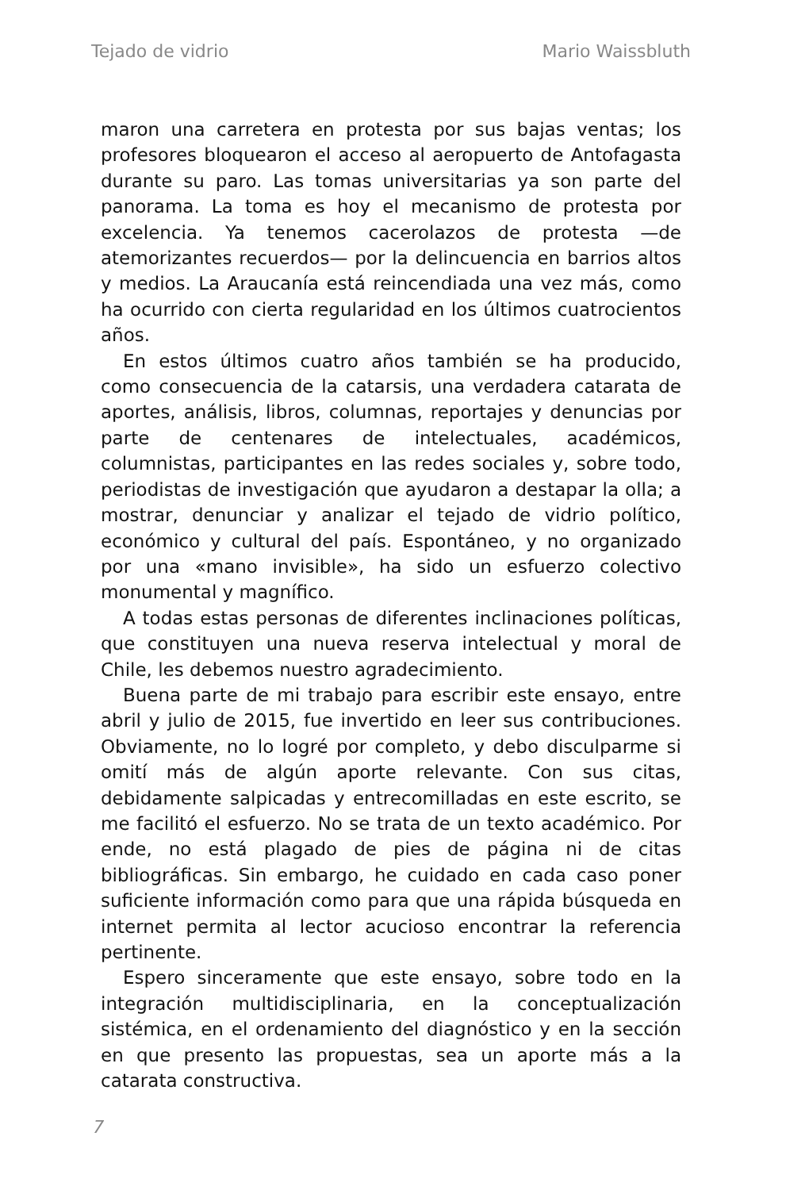Tejado de vidrio Mario Waissbluth
maron una carretera en protesta por sus bajas ventas; los profesores bloquearon el acceso al aeropuerto de Antofagasta durante su paro. Las tomas universitarias ya son parte del panorama. La toma es hoy el mecanismo de protesta por excelencia. Ya tenemos cacerolazos de protesta —de atemorizantes recuerdos— por la delincuencia en barrios altos y medios. La Araucanía está reincendiada una vez más, como ha ocurrido con cierta regularidad en los últimos cuatrocientos años.
En estos últimos cuatro años también se ha producido, como consecuencia de la catarsis, una verdadera catarata de aportes, análisis, libros, columnas, reportajes y denuncias por parte de centenares de intelectuales, académicos, columnistas, participantes en las redes sociales y, sobre todo, periodistas de investigación que ayudaron a destapar la olla; a mostrar, denunciar y analizar el tejado de vidrio político, económico y cultural del país. Espontáneo, y no organizado por una «mano invisible», ha sido un esfuerzo colectivo monumental y magnífico.
A todas estas personas de diferentes inclinaciones políticas, que constituyen una nueva reserva intelectual y moral de Chile, les debemos nuestro agradecimiento.
Buena parte de mi trabajo para escribir este ensayo, entre abril y julio de 2015, fue invertido en leer sus contribuciones. Obviamente, no lo logré por completo, y debo disculparme si omití más de algún aporte relevante. Con sus citas, debidamente salpicadas y entrecomilladas en este escrito, se me facilitó el esfuerzo. No se trata de un texto académico. Por ende, no está plagado de pies de página ni de citas bibliográficas. Sin embargo, he cuidado en cada caso poner suficiente información como para que una rápida búsqueda en internet permita al lector acucioso encontrar la referencia pertinente.
Espero sinceramente que este ensayo, sobre todo en la integración multidisciplinaria, en la conceptualización sistémica, en el ordenamiento del diagnóstico y en la sección en que presento las propuestas, sea un aporte más a la catarata constructiva.
7